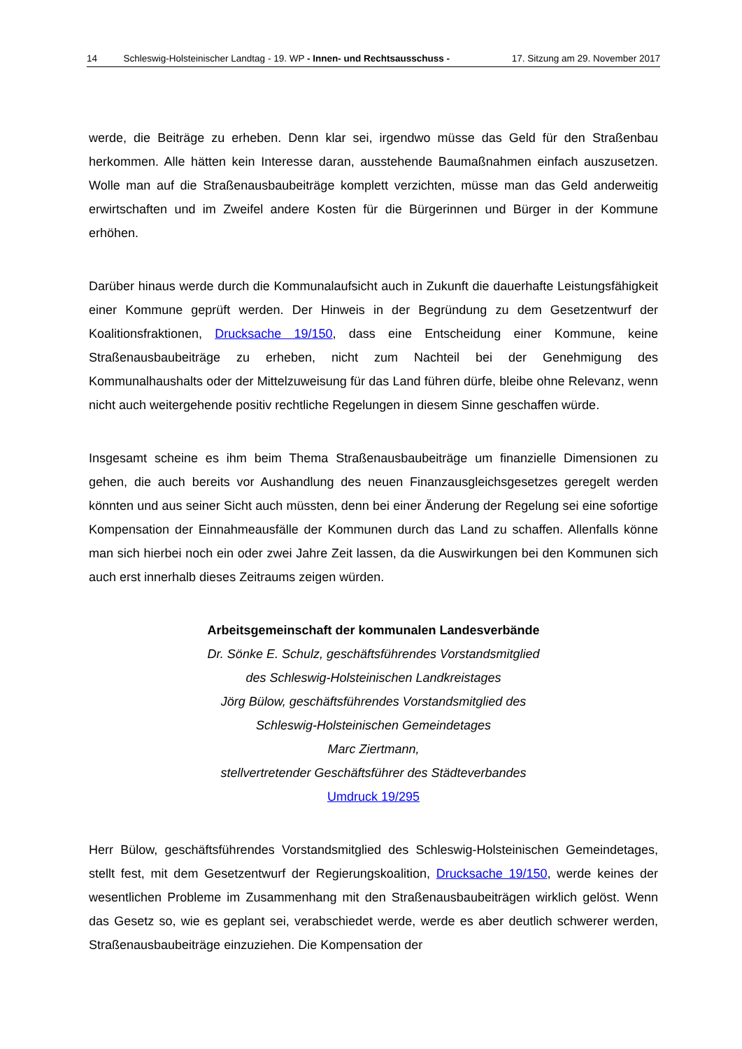14 Schleswig-Holsteinischer Landtag - 19. WP - Innen- und Rechtsausschuss - 17. Sitzung am 29. November 2017
werde, die Beiträge zu erheben. Denn klar sei, irgendwo müsse das Geld für den Straßenbau herkommen. Alle hätten kein Interesse daran, ausstehende Baumaßnahmen einfach auszusetzen. Wolle man auf die Straßenausbaubeiträge komplett verzichten, müsse man das Geld anderweitig erwirtschaften und im Zweifel andere Kosten für die Bürgerinnen und Bürger in der Kommune erhöhen.
Darüber hinaus werde durch die Kommunalaufsicht auch in Zukunft die dauerhafte Leistungsfähigkeit einer Kommune geprüft werden. Der Hinweis in der Begründung zu dem Gesetzentwurf der Koalitionsfraktionen, Drucksache 19/150, dass eine Entscheidung einer Kommune, keine Straßenausbaubeiträge zu erheben, nicht zum Nachteil bei der Genehmigung des Kommunalhaushalts oder der Mittelzuweisung für das Land führen dürfe, bleibe ohne Relevanz, wenn nicht auch weitergehende positiv rechtliche Regelungen in diesem Sinne geschaffen würde.
Insgesamt scheine es ihm beim Thema Straßenausbaubeiträge um finanzielle Dimensionen zu gehen, die auch bereits vor Aushandlung des neuen Finanzausgleichsgesetzes geregelt werden könnten und aus seiner Sicht auch müssten, denn bei einer Änderung der Regelung sei eine sofortige Kompensation der Einnahmeausfälle der Kommunen durch das Land zu schaffen. Allenfalls könne man sich hierbei noch ein oder zwei Jahre Zeit lassen, da die Auswirkungen bei den Kommunen sich auch erst innerhalb dieses Zeitraums zeigen würden.
Arbeitsgemeinschaft der kommunalen Landesverbände
Dr. Sönke E. Schulz, geschäftsführendes Vorstandsmitglied
des Schleswig-Holsteinischen Landkreistages
Jörg Bülow, geschäftsführendes Vorstandsmitglied des
Schleswig-Holsteinischen Gemeindetages
Marc Ziertmann,
stellvertretender Geschäftsführer des Städteverbandes
Umdruck 19/295
Herr Bülow, geschäftsführendes Vorstandsmitglied des Schleswig-Holsteinischen Gemeindetages, stellt fest, mit dem Gesetzentwurf der Regierungskoalition, Drucksache 19/150, werde keines der wesentlichen Probleme im Zusammenhang mit den Straßenausbaubeiträgen wirklich gelöst. Wenn das Gesetz so, wie es geplant sei, verabschiedet werde, werde es aber deutlich schwerer werden, Straßenausbaubeiträge einzuziehen. Die Kompensation der